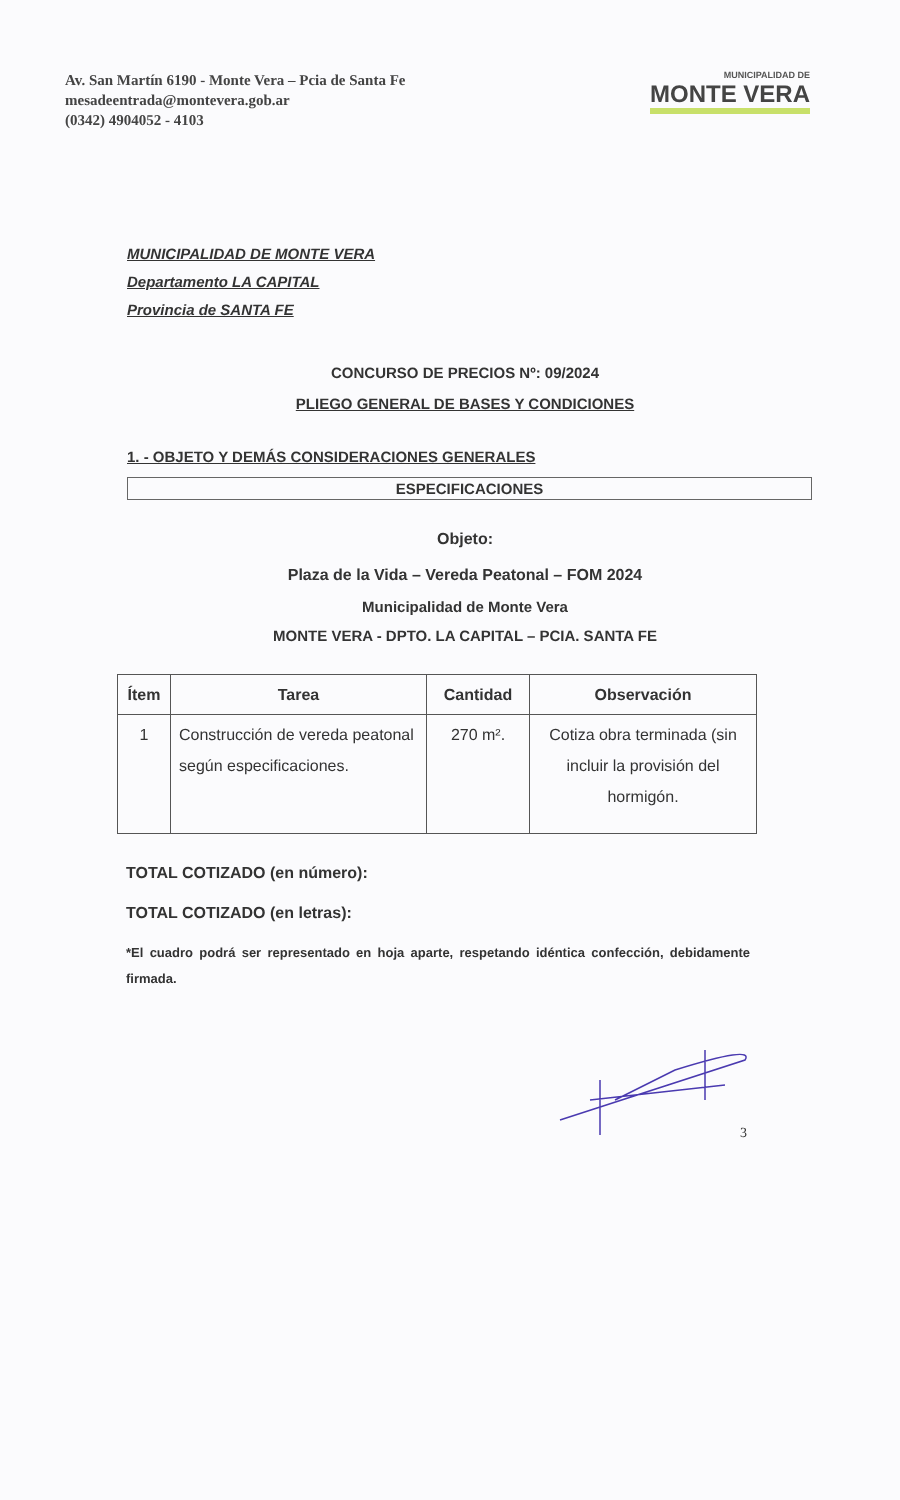Av. San Martín 6190 - Monte Vera – Pcia de Santa Fe
mesadeentrada@montevera.gob.ar
(0342) 4904052 - 4103
MUNICIPALIDAD DE
MONTE VERA
MUNICIPALIDAD DE MONTE VERA
Departamento LA CAPITAL
Provincia de SANTA FE
CONCURSO DE PRECIOS Nº: 09/2024
PLIEGO GENERAL DE BASES Y CONDICIONES
1. - OBJETO Y DEMÁS CONSIDERACIONES GENERALES
ESPECIFICACIONES
Objeto:
Plaza de la Vida – Vereda Peatonal – FOM 2024
Municipalidad de Monte Vera
MONTE VERA - DPTO. LA CAPITAL – PCIA. SANTA FE
| Ítem | Tarea | Cantidad | Observación |
| --- | --- | --- | --- |
| 1 | Construcción de vereda peatonal según especificaciones. | 270 m². | Cotiza obra terminada (sin incluir la provisión del hormigón. |
TOTAL COTIZADO (en número):
TOTAL COTIZADO (en letras):
*El cuadro podrá ser representado en hoja aparte, respetando idéntica confección, debidamente firmada.
3